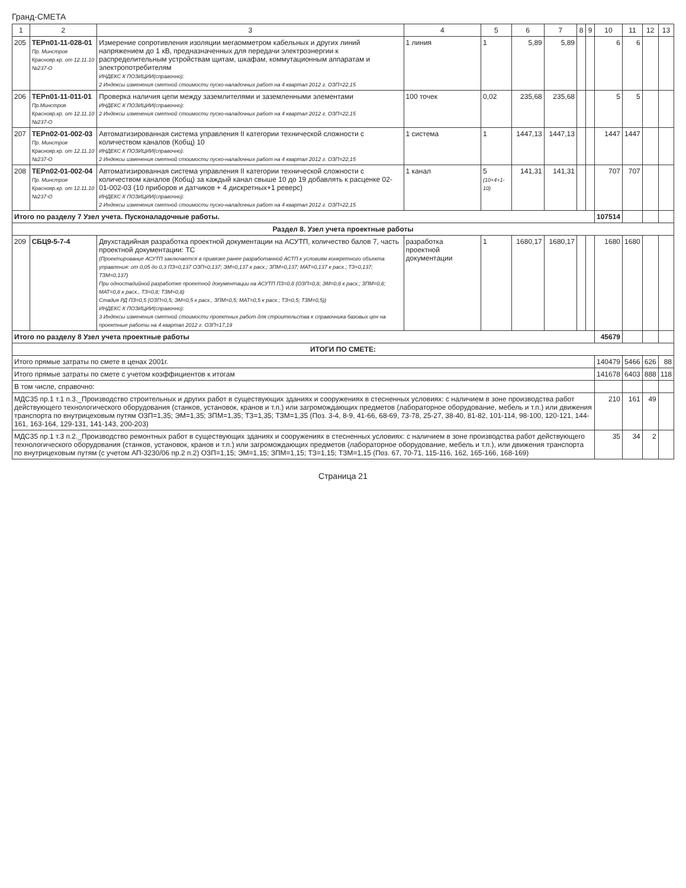Гранд-СМЕТА
| 1 | 2 | 3 | 4 | 5 | 6 | 7 | 8 | 9 | 10 | 11 | 12 | 13 |
| --- | --- | --- | --- | --- | --- | --- | --- | --- | --- | --- | --- | --- |
| 205 | ТЕРп01-11-028-01 Пр. Минстроя Краснояр.кр. от 12.11.10 №237-О | Измерение сопротивления изоляции мегаомметром кабельных и других линий напряжением до 1 кВ, предназначенных для передачи электроэнергии к распределительным устройствам щитам, шкафам, коммутационным аппаратам и электропотребителям ИНДЕКС К ПОЗИЦИИ(справочно): 2 Индексы изменения сметной стоимости пуско-наладочных работ на 4 квартал 2012 г. ОЗП=22,15 | 1 линия | 1 | 5,89 | 5,89 | | | 6 | 6 | | |
| 206 | ТЕРп01-11-011-01 Пр.Минстроя Краснояр.кр. от 12.11.10 №237-О | Проверка наличия цепи между заземлителями и заземленными элементами ИНДЕКС К ПОЗИЦИИ(справочно): 2 Индексы изменения сметной стоимости пуско-наладочных работ на 4 квартал 2012 г. ОЗП=22,15 | 100 точек | 0,02 | 235,68 | 235,68 | | | 5 | 5 | | |
| 207 | ТЕРп02-01-002-03 Пр. Минстроя Краснояр.кр. от 12.11.10 №237-О | Автоматизированная система управления II категории технической сложности с количеством каналов (Кобщ) 10 ИНДЕКС К ПОЗИЦИИ(справочно): 2 Индексы изменения сметной стоимости пуско-наладочных работ на 4 квартал 2012 г. ОЗП=22,15 | 1 система | 1 | 1447,13 | 1447,13 | | | 1447 | 1447 | | |
| 208 | ТЕРп02-01-002-04 Пр. Минстроя Краснояр.кр. от 12.11.10 №237-О | Автоматизированная система управления II категории технической сложности с количеством каналов (Кобщ) за каждый канал свыше 10 до 19 добавлять к расценке 02-01-002-03 (10 приборов и датчиков + 4 дискретных+1 реверс) ИНДЕКС К ПОЗИЦИИ(справочно): 2 Индексы изменения сметной стоимости пуско-наладочных работ на 4 квартал 2012 г. ОЗП=22,15 | 1 канал | 5 (10+4+1-10) | 141,31 | 141,31 | | | 707 | 707 | | |
| Итого по разделу 7 Узел учета. Пусконаладочные работы. | | | | | | | | | 107514 | | | |
| Раздел 8. Узел учета проектные работы | | | | | | | | | | | | |
| 209 | СБЦ9-5-7-4 | Двухстадийная разработка проектной документации на АСУТП, количество балов 7, часть проектной документации: ТС (Проектирование АСУТП заключается в привязке ранее разработанной АСТП к условиям конкретного объекта управления: от 0,05 до 0,3 ПЗ=0,137 ОЗП=0,137; ЭМ=0,137 к расх.; ЗПМ=0,137; МАТ=0,137 к расх.; ТЗ=0,137; ТЗМ=0,137) При одностадийной разработке проектной документации на АСУТП ПЗ=0,8 (ОЗП=0,8; ЭМ=0,8 к расх.; ЗПМ=0,8; МАТ=0,8 к расх., ТЗ=0,8; ТЗМ=0,8) Стадия РД ПЗ=0,5 (ОЗП=0,5; ЭМ=0,5 к расх., ЗПМ=0,5; МАТ=0,5 к расх.; ТЗ=0,5; ТЗМ=0,5)) ИНДЕКС К ПОЗИЦИИ(справочно): 3 Индексы изменения сметной стоимости проектных работ для строительства к справочника базовых цен на проектные работы на 4 квартал 2012 г. ОЗП=17,19 | разработка проектной документации | 1 | 1680,17 | 1680,17 | | | 1680 | 1680 | | |
| Итого по разделу 8 Узел учета проектные работы | | | | | | | | | 45679 | | | |
| ИТОГИ ПО СМЕТЕ: | | | | | | | | | | | | |
| Итого прямые затраты по смете в ценах 2001г. | | | | | | | | | 140479 | 5466 | 626 | 88 |
| Итого прямые затраты по смете с учетом коэффициентов к итогам | | | | | | | | | 141678 | 6403 | 888 | 118 |
| В том числе, справочно: | | | | | | | | | | | | |
| МДС35 пр.1 т.1 п.3._Производство строительных и других работ в существующих зданиях и сооружениях в стесненных условиях: с наличием в зоне производства работ действующего технологического оборудования (станков, установок, кранов и т.п.) или загромождающих предметов (лабораторное оборудование, мебель и т.п.) или движения транспорта по внутрицеховым путям ОЗП=1,35; ЭМ=1,35; ЗПМ=1,35; ТЗ=1,35; ТЗМ=1,35 (Поз. 3-4, 8-9, 41-66, 68-69, 73-78, 25-27, 38-40, 81-82, 101-114, 98-100, 120-121, 144-161, 163-164, 129-131, 141-143, 200-203) | | | | | | | | | 210 | 161 | 49 | |
| МДС35 пр.1 т.3 п.2._Производство ремонтных работ в существующих зданиях и сооружениях в стесненных условиях: с наличием в зоне производства работ действующего технологического оборудования (станков, установок, кранов и т.п.) или загромождающих предметов (лабораторное оборудование, мебель и т.п.), или движения транспорта по внутрицеховым путям (с учетом АП-3230/06 пр.2 п.2) ОЗП=1,15; ЭМ=1,15; ЗПМ=1,15; ТЗ=1,15; ТЗМ=1,15 (Поз. 67, 70-71, 115-116, 162, 165-166, 168-169) | | | | | | | | | 35 | 34 | 2 | |
Страница 21